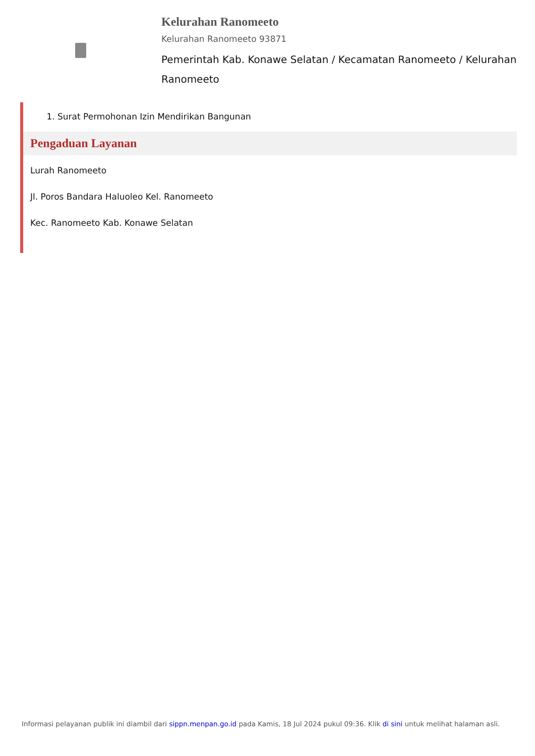Kelurahan Ranomeeto
Kelurahan Ranomeeto 93871
Pemerintah Kab. Konawe Selatan / Kecamatan Ranomeeto / Kelurahan Ranomeeto
1. Surat Permohonan Izin Mendirikan Bangunan
Pengaduan Layanan
Lurah Ranomeeto
Jl. Poros Bandara Haluoleo Kel. Ranomeeto
Kec. Ranomeeto Kab. Konawe Selatan
Informasi pelayanan publik ini diambil dari sippn.menpan.go.id pada Kamis, 18 Jul 2024 pukul 09:36. Klik di sini untuk melihat halaman asli.